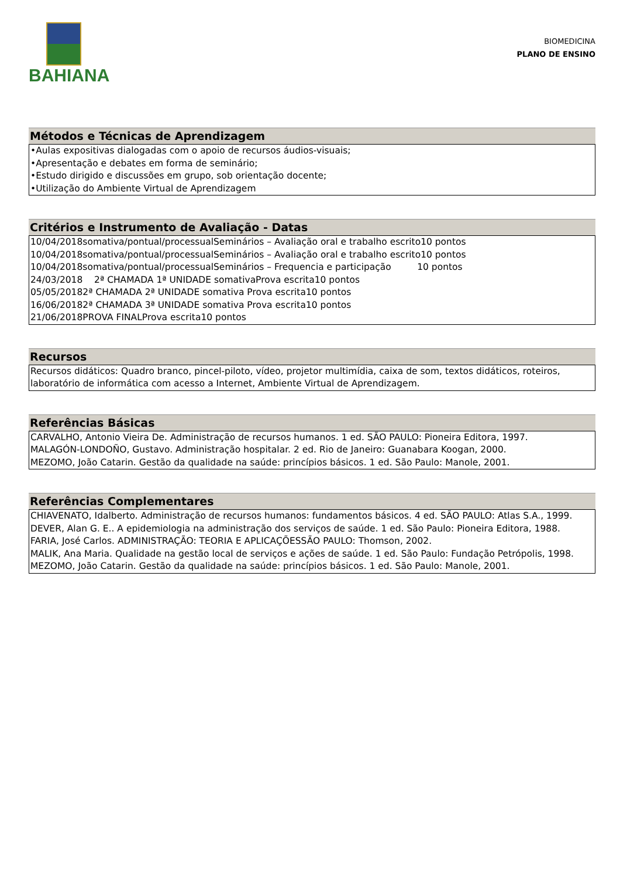BAHIANA
BIOMEDICINA
PLANO DE ENSINO
Métodos e Técnicas de Aprendizagem
•Aulas expositivas dialogadas com o apoio de recursos áudios-visuais;
•Apresentação e debates em forma de seminário;
•Estudo dirigido e discussões em grupo, sob orientação docente;
•Utilização do Ambiente Virtual de Aprendizagem
Critérios e Instrumento de Avaliação - Datas
10/04/2018somativa/pontual/processualSeminários – Avaliação oral e trabalho escrito10 pontos
10/04/2018somativa/pontual/processualSeminários – Avaliação oral e trabalho escrito10 pontos
10/04/2018somativa/pontual/processualSeminários – Frequencia e participação 10 pontos
24/03/2018 2ª CHAMADA 1ª UNIDADE somativaProva escrita10 pontos
05/05/20182ª CHAMADA 2ª UNIDADE somativa Prova escrita10 pontos
16/06/20182ª CHAMADA 3ª UNIDADE somativa Prova escrita10 pontos
21/06/2018PROVA FINALProva escrita10 pontos
Recursos
Recursos didáticos: Quadro branco, pincel-piloto, vídeo, projetor multimídia, caixa de som, textos didáticos, roteiros, laboratório de informática com acesso a Internet, Ambiente Virtual de Aprendizagem.
Referências Básicas
CARVALHO, Antonio Vieira De. Administração de recursos humanos. 1 ed. SÃO PAULO: Pioneira Editora, 1997.
MALAGÓN-LONDOÑO, Gustavo. Administração hospitalar. 2 ed. Rio de Janeiro: Guanabara Koogan, 2000.
MEZOMO, João Catarin. Gestão da qualidade na saúde: princípios básicos. 1 ed. São Paulo: Manole, 2001.
Referências Complementares
CHIAVENATO, Idalberto. Administração de recursos humanos: fundamentos básicos. 4 ed. SÃO PAULO: Atlas S.A., 1999.
DEVER, Alan G. E.. A epidemiologia na administração dos serviços de saúde. 1 ed. São Paulo: Pioneira Editora, 1988.
FARIA, José Carlos. ADMINISTRAÇÃO: TEORIA E APLICAÇÕESSÃO PAULO: Thomson, 2002.
MALIK, Ana Maria. Qualidade na gestão local de serviços e ações de saúde. 1 ed. São Paulo: Fundação Petrópolis, 1998.
MEZOMO, João Catarin. Gestão da qualidade na saúde: princípios básicos. 1 ed. São Paulo: Manole, 2001.